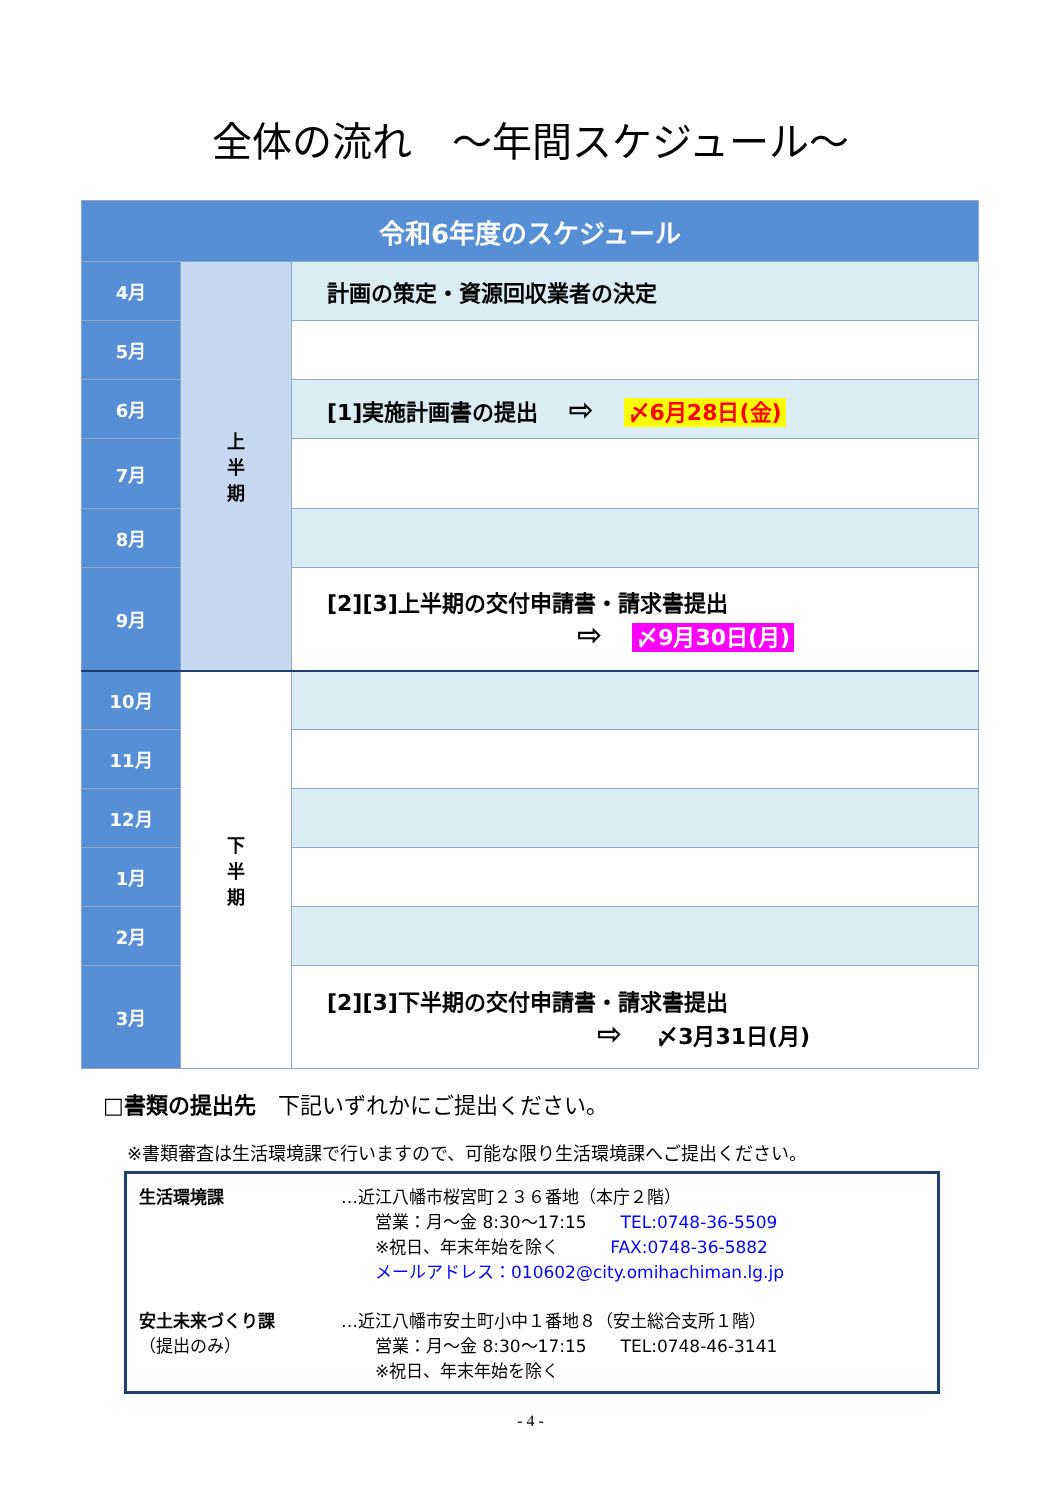全体の流れ　～年間スケジュール～
| 令和6年度のスケジュール | | |
| 4月 | 上 半 期 | 計画の策定・資源回収業者の決定 |
| 5月 | | |
| 6月 | | [1]実施計画書の提出 ⇨ 〆6月28日(金) |
| 7月 | | |
| 8月 | | |
| 9月 | | [2][3]上半期の交付申請書・請求書提出 ⇨ 〆9月30日(月) |
| 10月 | 下 半 期 | |
| 11月 | | |
| 12月 | | |
| 1月 | | |
| 2月 | | |
| 3月 | | [2][3]下半期の交付申請書・請求書提出 ⇨ 〆3月31日(月) |
□書類の提出先　下記いずれかにご提出ください。
※書類審査は生活環境課で行いますので、可能な限り生活環境課へご提出ください。
| 生活環境課 | …近江八幡市桜宮町２３６番地（本庁２階） 営業：月～金 8:30～17:15 TEL:0748-36-5509 ※祝日、年末年始を除く FAX:0748-36-5882 メールアドレス：010602@city.omihachiman.lg.jp |
| 安土未来づくり課 （提出のみ） | …近江八幡市安土町小中１番地８（安土総合支所１階） 営業：月～金 8:30～17:15 TEL:0748-46-3141 ※祝日、年末年始を除く |
- 4 -